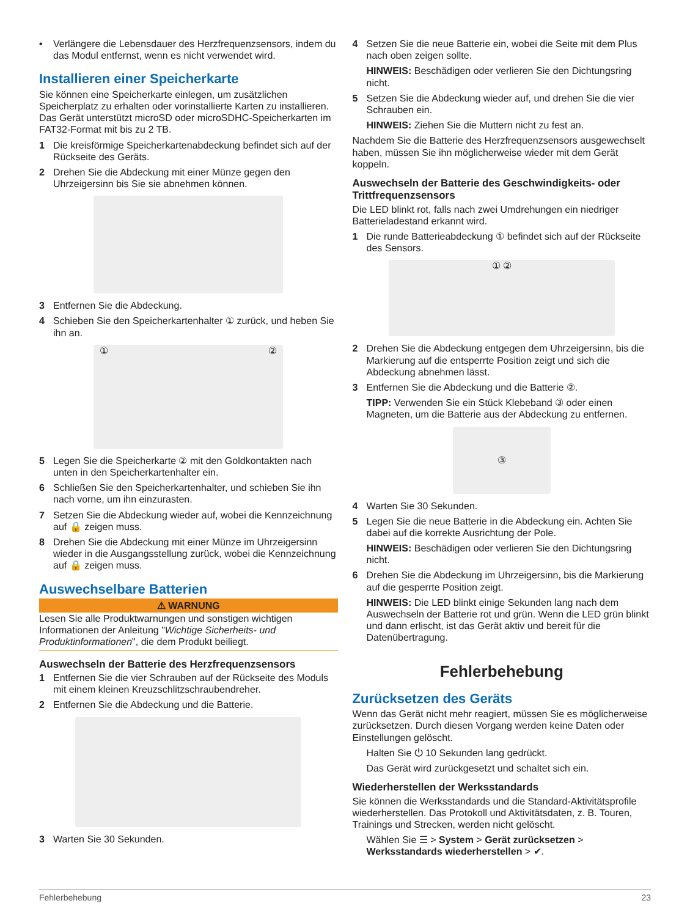• Verlängere die Lebensdauer des Herzfrequenzsensors, indem du das Modul entfernst, wenn es nicht verwendet wird.
Installieren einer Speicherkarte
Sie können eine Speicherkarte einlegen, um zusätzlichen Speicherplatz zu erhalten oder vorinstallierte Karten zu installieren. Das Gerät unterstützt microSD oder microSDHC-Speicherkarten im FAT32-Format mit bis zu 2 TB.
1 Die kreisförmige Speicherkartenabdeckung befindet sich auf der Rückseite des Geräts.
2 Drehen Sie die Abdeckung mit einer Münze gegen den Uhrzeigersinn bis Sie sie abnehmen können.
3 Entfernen Sie die Abdeckung.
4 Schieben Sie den Speicherkartenhalter ① zurück, und heben Sie ihn an.
① ②
5 Legen Sie die Speicherkarte ② mit den Goldkontakten nach unten in den Speicherkartenhalter ein.
6 Schließen Sie den Speicherkartenhalter, und schieben Sie ihn nach vorne, um ihn einzurasten.
7 Setzen Sie die Abdeckung wieder auf, wobei die Kennzeichnung auf 🔒 zeigen muss.
8 Drehen Sie die Abdeckung mit einer Münze im Uhrzeigersinn wieder in die Ausgangsstellung zurück, wobei die Kennzeichnung auf 🔒 zeigen muss.
Auswechselbare Batterien
⚠ WARNUNG
Lesen Sie alle Produktwarnungen und sonstigen wichtigen Informationen der Anleitung "Wichtige Sicherheits- und Produktinformationen", die dem Produkt beiliegt.
Auswechseln der Batterie des Herzfrequenzsensors
1 Entfernen Sie die vier Schrauben auf der Rückseite des Moduls mit einem kleinen Kreuzschlitzschraubendreher.
2 Entfernen Sie die Abdeckung und die Batterie.
3 Warten Sie 30 Sekunden.
4 Setzen Sie die neue Batterie ein, wobei die Seite mit dem Plus nach oben zeigen sollte.
HINWEIS: Beschädigen oder verlieren Sie den Dichtungsring nicht.
5 Setzen Sie die Abdeckung wieder auf, und drehen Sie die vier Schrauben ein.
HINWEIS: Ziehen Sie die Muttern nicht zu fest an.
Nachdem Sie die Batterie des Herzfrequenzsensors ausgewechselt haben, müssen Sie ihn möglicherweise wieder mit dem Gerät koppeln.
Auswechseln der Batterie des Geschwindigkeits- oder Trittfrequenzsensors
Die LED blinkt rot, falls nach zwei Umdrehungen ein niedriger Batterieladestand erkannt wird.
1 Die runde Batterieabdeckung ① befindet sich auf der Rückseite des Sensors.
① ②
2 Drehen Sie die Abdeckung entgegen dem Uhrzeigersinn, bis die Markierung auf die entsperrte Position zeigt und sich die Abdeckung abnehmen lässt.
3 Entfernen Sie die Abdeckung und die Batterie ②.
TIPP: Verwenden Sie ein Stück Klebeband ③ oder einen Magneten, um die Batterie aus der Abdeckung zu entfernen.
③
4 Warten Sie 30 Sekunden.
5 Legen Sie die neue Batterie in die Abdeckung ein. Achten Sie dabei auf die korrekte Ausrichtung der Pole.
HINWEIS: Beschädigen oder verlieren Sie den Dichtungsring nicht.
6 Drehen Sie die Abdeckung im Uhrzeigersinn, bis die Markierung auf die gesperrte Position zeigt.
HINWEIS: Die LED blinkt einige Sekunden lang nach dem Auswechseln der Batterie rot und grün. Wenn die LED grün blinkt und dann erlischt, ist das Gerät aktiv und bereit für die Datenübertragung.
Fehlerbehebung
Zurücksetzen des Geräts
Wenn das Gerät nicht mehr reagiert, müssen Sie es möglicherweise zurücksetzen. Durch diesen Vorgang werden keine Daten oder Einstellungen gelöscht.
Halten Sie ⏻ 10 Sekunden lang gedrückt.
Das Gerät wird zurückgesetzt und schaltet sich ein.
Wiederherstellen der Werksstandards
Sie können die Werksstandards und die Standard-Aktivitätsprofile wiederherstellen. Das Protokoll und Aktivitätsdaten, z. B. Touren, Trainings und Strecken, werden nicht gelöscht.
Wählen Sie ☰ > System > Gerät zurücksetzen > Werksstandards wiederherstellen > ✔.
Fehlerbehebung 23